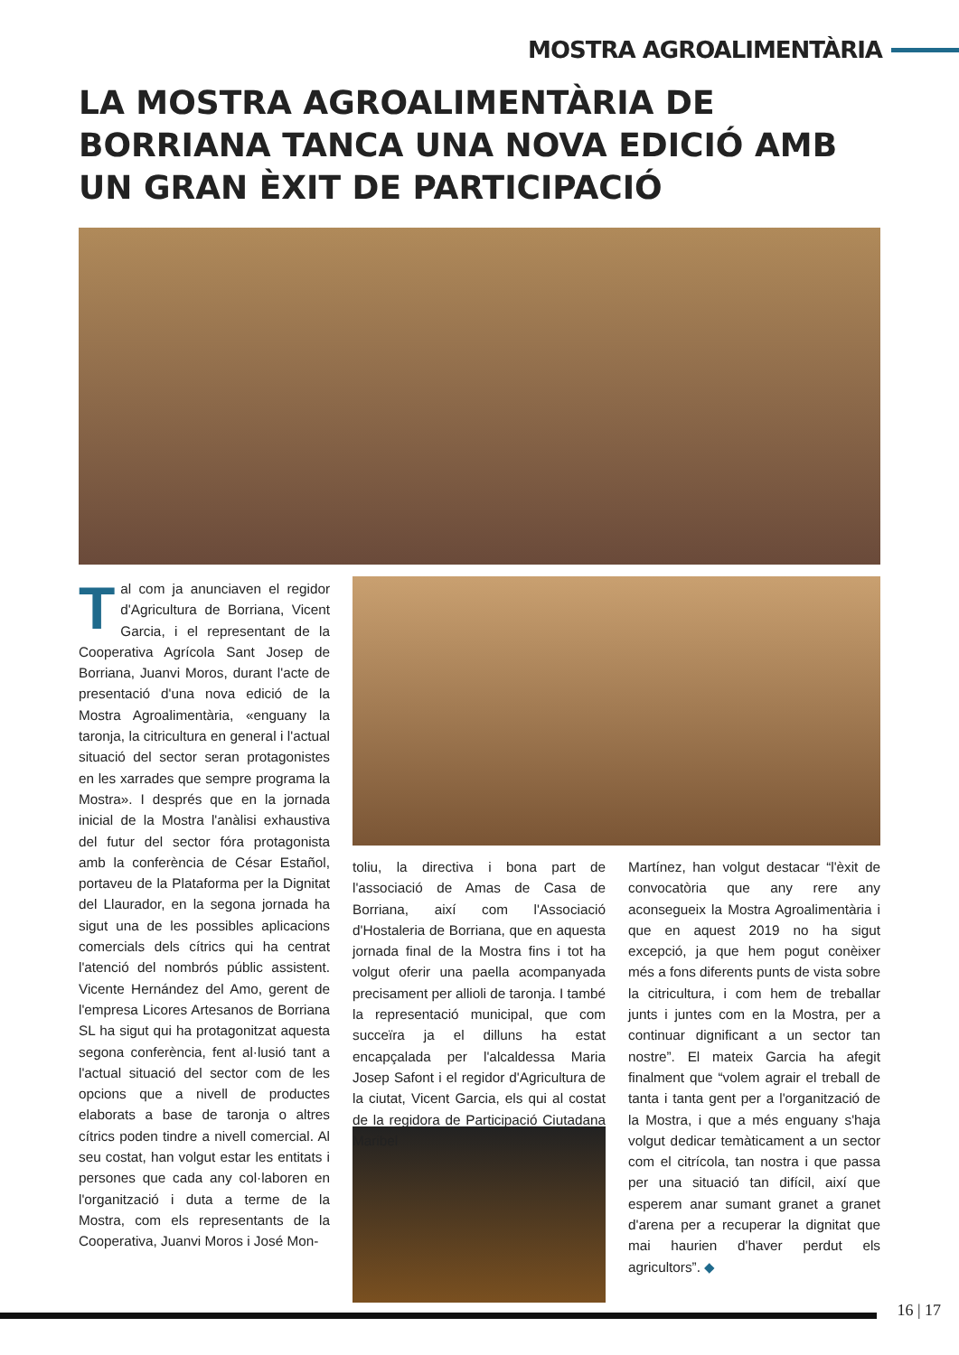MOSTRA AGROALIMENTÀRIA
LA MOSTRA AGROALIMENTÀRIA DE BORRIANA TANCA UNA NOVA EDICIÓ AMB UN GRAN ÈXIT DE PARTICIPACIÓ
Tal com ja anunciaven el regidor d'Agricultura de Borriana, Vicent Garcia, i el representant de la Cooperativa Agrícola Sant Josep de Borriana, Juanvi Moros, durant l'acte de presentació d'una nova edició de la Mostra Agroalimentària, «enguany la taronja, la citricultura en general i l'actual situació del sector seran protagonistes en les xarrades que sempre programa la Mostra». I després que en la jornada inicial de la Mostra l'anàlisi exhaustiva del futur del sector fóra protagonista amb la conferència de César Estañol, portaveu de la Plataforma per la Dignitat del Llaurador, en la segona jornada ha sigut una de les possibles aplicacions comercials dels cítrics qui ha centrat l'atenció del nombrós públic assistent. Vicente Hernández del Amo, gerent de l'empresa Licores Artesanos de Borriana SL ha sigut qui ha protagonitzat aquesta segona conferència, fent al·lusió tant a l'actual situació del sector com de les opcions que a nivell de productes elaborats a base de taronja o altres cítrics poden tindre a nivell comercial. Al seu costat, han volgut estar les entitats i persones que cada any col·laboren en l'organització i duta a terme de la Mostra, com els representants de la Cooperativa, Juanvi Moros i José Mon-
toliu, la directiva i bona part de l'associació de Amas de Casa de Borriana, així com l'Associació d'Hostaleria de Borriana, que en aquesta jornada final de la Mostra fins i tot ha volgut oferir una paella acompanyada precisament per allioli de taronja. I també la representació municipal, que com succeïra ja el dilluns ha estat encapçalada per l'alcaldessa Maria Josep Safont i el regidor d'Agricultura de la ciutat, Vicent Garcia, els qui al costat de la regidora de Participació Ciutadana Maribel
Martínez, han volgut destacar “l'èxit de convocatòria que any rere any aconsegueix la Mostra Agroalimentària i que en aquest 2019 no ha sigut excepció, ja que hem pogut conèixer més a fons diferents punts de vista sobre la citricultura, i com hem de treballar junts i juntes com en la Mostra, per a continuar dignificant a un sector tan nostre”. El mateix Garcia ha afegit finalment que “volem agrair el treball de tanta i tanta gent per a l'organització de la Mostra, i que a més enguany s'haja volgut dedicar temàticament a un sector com el citrícola, tan nostra i que passa per una situació tan difícil, així que esperem anar sumant granet a granet d'arena per a recuperar la dignitat que mai haurien d'haver perdut els agricultors”. ◆
16 | 17